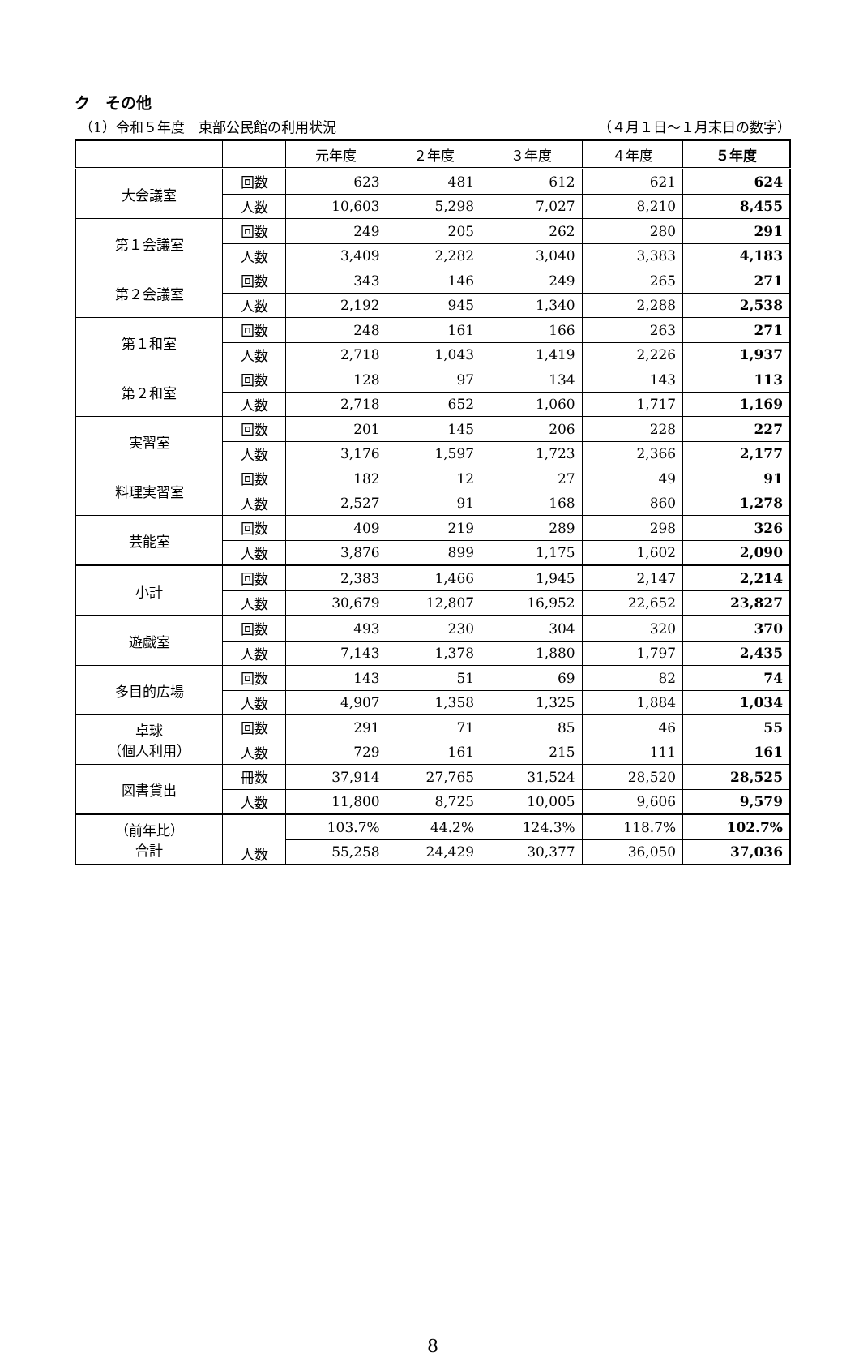ク　その他
（1）令和５年度　東部公民館の利用状況 （４月１日～１月末日の数字）
| | | 元年度 | ２年度 | ３年度 | ４年度 | ５年度 |
| --- | --- | --- | --- | --- | --- | --- |
| 大会議室 | 回数 | 623 | 481 | 612 | 621 | 624 |
| | 人数 | 10,603 | 5,298 | 7,027 | 8,210 | 8,455 |
| 第１会議室 | 回数 | 249 | 205 | 262 | 280 | 291 |
| | 人数 | 3,409 | 2,282 | 3,040 | 3,383 | 4,183 |
| 第２会議室 | 回数 | 343 | 146 | 249 | 265 | 271 |
| | 人数 | 2,192 | 945 | 1,340 | 2,288 | 2,538 |
| 第１和室 | 回数 | 248 | 161 | 166 | 263 | 271 |
| | 人数 | 2,718 | 1,043 | 1,419 | 2,226 | 1,937 |
| 第２和室 | 回数 | 128 | 97 | 134 | 143 | 113 |
| | 人数 | 2,718 | 652 | 1,060 | 1,717 | 1,169 |
| 実習室 | 回数 | 201 | 145 | 206 | 228 | 227 |
| | 人数 | 3,176 | 1,597 | 1,723 | 2,366 | 2,177 |
| 料理実習室 | 回数 | 182 | 12 | 27 | 49 | 91 |
| | 人数 | 2,527 | 91 | 168 | 860 | 1,278 |
| 芸能室 | 回数 | 409 | 219 | 289 | 298 | 326 |
| | 人数 | 3,876 | 899 | 1,175 | 1,602 | 2,090 |
| 小計 | 回数 | 2,383 | 1,466 | 1,945 | 2,147 | 2,214 |
| | 人数 | 30,679 | 12,807 | 16,952 | 22,652 | 23,827 |
| 遊戯室 | 回数 | 493 | 230 | 304 | 320 | 370 |
| | 人数 | 7,143 | 1,378 | 1,880 | 1,797 | 2,435 |
| 多目的広場 | 回数 | 143 | 51 | 69 | 82 | 74 |
| | 人数 | 4,907 | 1,358 | 1,325 | 1,884 | 1,034 |
| 卓球 （個人利用） | 回数 | 291 | 71 | 85 | 46 | 55 |
| | 人数 | 729 | 161 | 215 | 111 | 161 |
| 図書貸出 | 冊数 | 37,914 | 27,765 | 31,524 | 28,520 | 28,525 |
| | 人数 | 11,800 | 8,725 | 10,005 | 9,606 | 9,579 |
| （前年比） 合計 | 人数 | 103.7% | 44.2% | 124.3% | 118.7% | 102.7% |
| | | 55,258 | 24,429 | 30,377 | 36,050 | 37,036 |
8